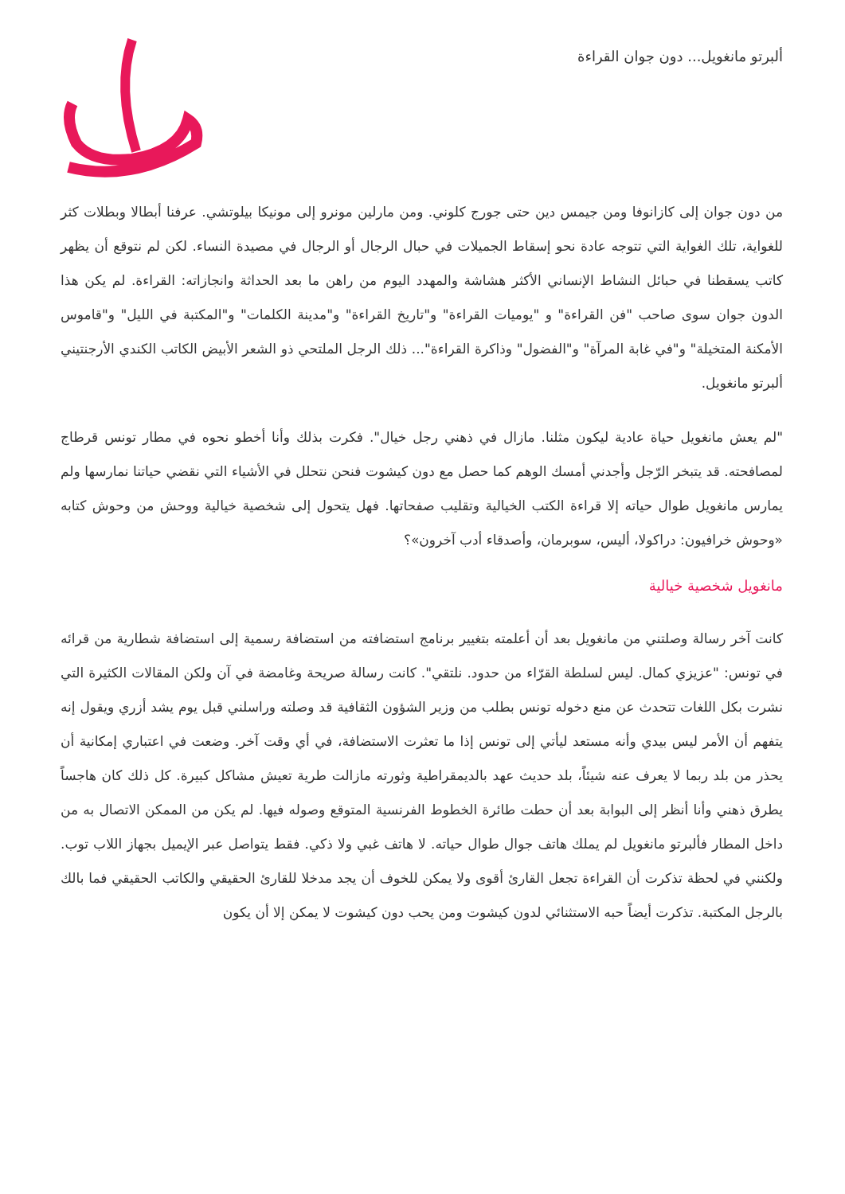ألبرتو مانغويل... دون جوان القراءة
من دون جوان إلى كازانوفا ومن جيمس دين حتى جورج كلوني. ومن مارلين مونرو إلى مونيكا بيلوتشي. عرفنا أبطالا وبطلات كثر للغواية، تلك الغواية التي تتوجه عادة نحو إسقاط الجميلات في حبال الرجال أو الرجال في مصيدة النساء. لكن لم نتوقع أن يظهر كاتب يسقطنا في حبائل النشاط الإنساني الأكثر هشاشة والمهدد اليوم من راهن ما بعد الحداثة وانجازاته: القراءة. لم يكن هذا الدون جوان سوى صاحب "فن القراءة" و "يوميات القراءة" و"تاريخ القراءة" و"مدينة الكلمات" و"المكتبة في الليل" و"قاموس الأمكنة المتخيلة" و"في غابة المرآة" و"الفضول" وذاكرة القراءة"... ذلك الرجل الملتحي ذو الشعر الأبيض الكاتب الكندي الأرجنتيني ألبرتو مانغويل.
"لم يعش مانغويل حياة عادية ليكون مثلنا. مازال في ذهني رجل خيال". فكرت بذلك وأنا أخطو نحوه في مطار تونس قرطاج لمصافحته. قد يتبخر الرّجل وأجدني أمسك الوهم كما حصل مع دون كيشوت فنحن نتحلل في الأشياء التي نقضي حياتنا نمارسها ولم يمارس مانغويل طوال حياته إلا قراءة الكتب الخيالية وتقليب صفحاتها. فهل يتحول إلى شخصية خيالية ووحش من وحوش كتابه «وحوش خرافيون: دراكولا، أليس، سوبرمان، وأصدقاء أدب آخرون»؟
مانغويل شخصية خيالية
كانت آخر رسالة وصلتني من مانغويل بعد أن أعلمته بتغيير برنامج استضافته من استضافة رسمية إلى استضافة شطارية من قرائه في تونس: "عزيزي كمال. ليس لسلطة القرّاء من حدود. نلتقي". كانت رسالة صريحة وغامضة في آن ولكن المقالات الكثيرة التي نشرت بكل اللغات تتحدث عن منع دخوله تونس بطلب من وزير الشؤون الثقافية قد وصلته وراسلني قبل يوم يشد أزري ويقول إنه يتفهم أن الأمر ليس بيدي وأنه مستعد ليأتي إلى تونس إذا ما تعثرت الاستضافة، في أي وقت آخر. وضعت في اعتباري إمكانية أن يحذر من بلد ربما لا يعرف عنه شيئاً، بلد حديث عهد بالديمقراطية وثورته مازالت طرية تعيش مشاكل كبيرة. كل ذلك كان هاجساً يطرق ذهني وأنا أنظر إلى البوابة بعد أن حطت طائرة الخطوط الفرنسية المتوقع وصوله فيها. لم يكن من الممكن الاتصال به من داخل المطار فألبرتو مانغويل لم يملك هاتف جوال طوال حياته. لا هاتف غبي ولا ذكي. فقط يتواصل عبر الإيميل بجهاز اللاب توب. ولكنني في لحظة تذكرت أن القراءة تجعل القارئ أقوى ولا يمكن للخوف أن يجد مدخلا للقارئ الحقيقي والكاتب الحقيقي فما بالك بالرجل المكتبة. تذكرت أيضاً حبه الاستثنائي لدون كيشوت ومن يحب دون كيشوت لا يمكن إلا أن يكون